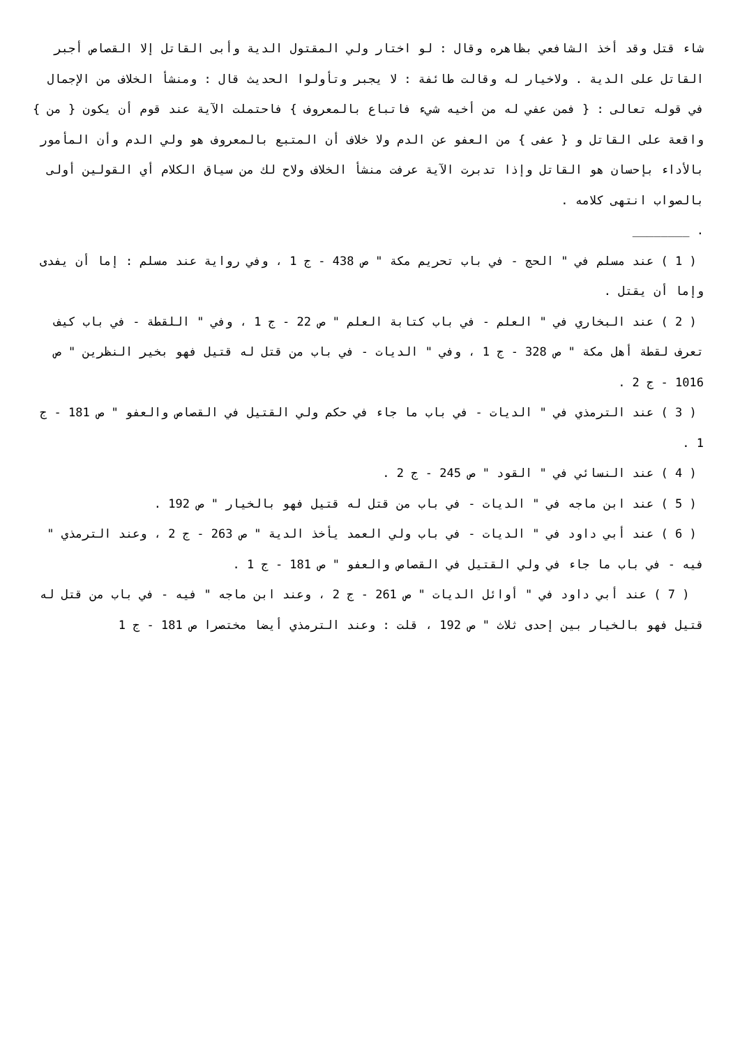شاء قتل وقد أخذ الشافعي بظاهره وقال : لو اختار ولي المقتول الدية وأبى القاتل إلا القصاص أجبر القاتل على الدية . ولاخيار له وقالت طائفة : لا يجبر وتأولوا الحديث قال : ومنشأ الخلاف من الإجمال في قوله تعالى : { فمن عفي له من أخيه شيء فاتباع بالمعروف } فاحتملت الآية عند قوم أن يكون { من } واقعة على القاتل و { عفى } من العفو عن الدم ولا خلاف أن المتبع بالمعروف هو ولي الدم وأن المأمور بالأداء بإحسان هو القاتل وإذا تدبرت الآية عرفت منشأ الخلاف ولاح لك من سياق الكلام أي القولين أولى بالصواب انتهى كلامه .
. ________
( 1 ) عند مسلم في " الحج - في باب تحريم مكة " ص 438 - ج 1 ، وفي رواية عند مسلم : إما أن يفدى وإما أن يقتل .
( 2 ) عند البخاري في " العلم - في باب كتابة العلم " ص 22 - ج 1 ، وفي " اللقطة - في باب كيف تعرف لقطة أهل مكة " ص 328 - ج 1 ، وفي " الديات - في باب من قتل له قتيل فهو بخير النظرين " ص 1016 - ج 2 .
( 3 ) عند الترمذي في " الديات - في باب ما جاء في حكم ولي القتيل في القصاص والعفو " ص 181 - ج 1 .
( 4 ) عند النسائي في " القود " ص 245 - ج 2 .
( 5 ) عند ابن ماجه في " الديات - في باب من قتل له قتيل فهو بالخيار " ص 192 .
( 6 ) عند أبي داود في " الديات - في باب ولي العمد يأخذ الدية " ص 263 - ج 2 ، وعند الترمذي " فيه - في باب ما جاء في ولي القتيل في القصاص والعفو " ص 181 - ج 1 .
( 7 ) عند أبي داود في " أوائل الديات " ص 261 - ج 2 ، وعند ابن ماجه " فيه - في باب من قتل له قتيل فهو بالخيار بين إحدى ثلاث " ص 192 ، قلت : وعند الترمذي أيضا مختصرا ص 181 - ج 1